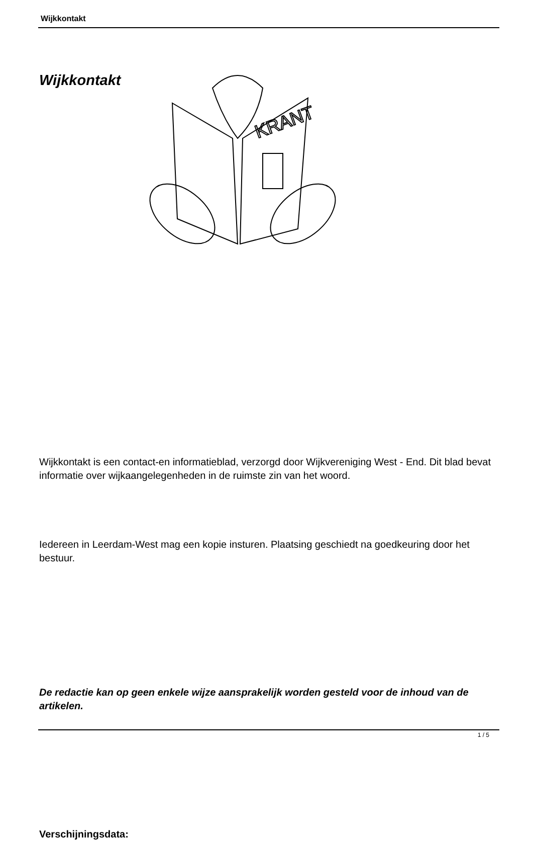Wijkkontakt
Wijkkontakt
KRANT
Wijkkontakt is een contact-en informatieblad, verzorgd door Wijkvereniging West - End. Dit blad bevat informatie over wijkaangelegenheden in de ruimste zin van het woord.
Iedereen in Leerdam-West mag een kopie insturen. Plaatsing geschiedt na goedkeuring door het bestuur.
De redactie kan op geen enkele wijze aansprakelijk worden gesteld voor de inhoud van de artikelen.
Verschijningsdata:
1 / 5